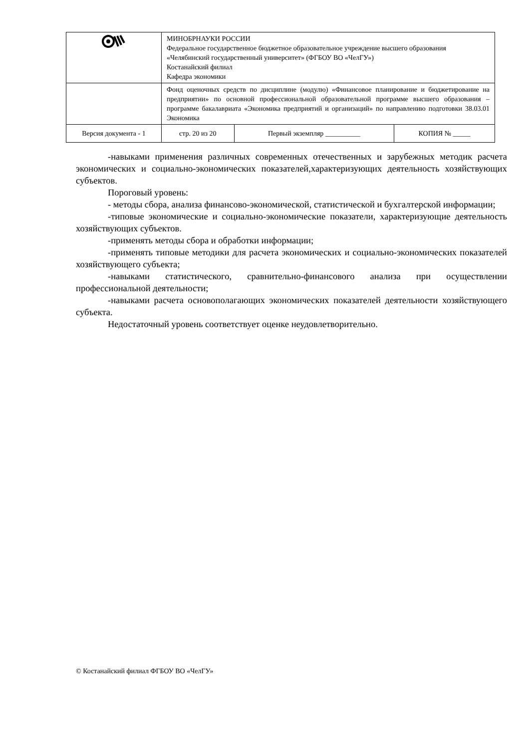| | МИНОБРНАУКИ РОССИИ Федеральное государственное бюджетное образовательное учреждение высшего образования «Челябинский государственный университет» (ФГБОУ ВО «ЧелГУ») Костанайский филиал Кафедра экономики | | | |
| | Фонд оценочных средств по дисциплине (модулю) «Финансовое планирование и бюджетирование на предприятии» по основной профессиональной образовательной программе высшего образования – программе бакалавриата «Экономика предприятий и организаций» по направлению подготовки 38.03.01 Экономика | | | |
| Версия документа - 1 | | стр. 20 из 20 | Первый экземпляр __________ | КОПИЯ № _____ |
-навыками применения различных современных отечественных и зарубежных методик расчета экономических и социально-экономических показателей,характеризующих деятельность хозяйствующих субъектов.
Пороговый уровень:
- методы сбора, анализа финансово-экономической, статистической и бухгалтерской информации;
-типовые экономические и социально-экономические показатели, характеризующие деятельность хозяйствующих субъектов.
-применять методы сбора и обработки информации;
-применять типовые методики для расчета экономических и социально-экономических показателей хозяйствующего субъекта;
-навыками статистического, сравнительно-финансового анализа при осуществлении профессиональной деятельности;
-навыками расчета основополагающих экономических показателей деятельности хозяйствующего субъекта.
Недостаточный уровень соответствует оценке неудовлетворительно.
© Костанайский филиал ФГБОУ ВО «ЧелГУ»